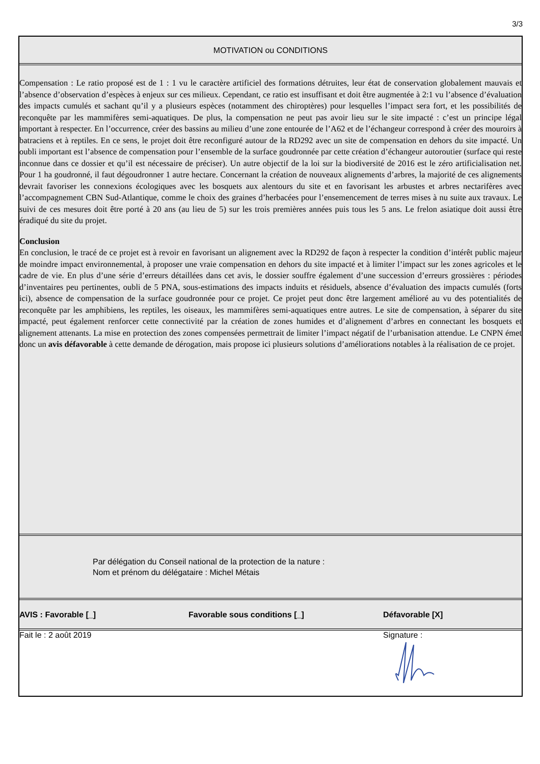3/3
MOTIVATION ou CONDITIONS
Compensation : Le ratio proposé est de 1 : 1 vu le caractère artificiel des formations détruites, leur état de conservation globalement mauvais et l’absence d’observation d’espèces à enjeux sur ces milieux. Cependant, ce ratio est insuffisant et doit être augmentée à 2:1 vu l’absence d’évaluation des impacts cumulés et sachant qu’il y a plusieurs espèces (notamment des chiroptères) pour lesquelles l’impact sera fort, et les possibilités de reconquête par les mammifères semi-aquatiques. De plus, la compensation ne peut pas avoir lieu sur le site impacté : c’est un principe légal important à respecter. En l’occurrence, créer des bassins au milieu d’une zone entourée de l’A62 et de l’échangeur correspond à créer des mouroirs à batraciens et à reptiles. En ce sens, le projet doit être reconfiguré autour de la RD292 avec un site de compensation en dehors du site impacté. Un oubli important est l’absence de compensation pour l’ensemble de la surface goudronnée par cette création d’échangeur autoroutier (surface qui reste inconnue dans ce dossier et qu’il est nécessaire de préciser). Un autre objectif de la loi sur la biodiversité de 2016 est le zéro artificialisation net. Pour 1 ha goudronné, il faut dégoudronner 1 autre hectare. Concernant la création de nouveaux alignements d’arbres, la majorité de ces alignements devrait favoriser les connexions écologiques avec les bosquets aux alentours du site et en favorisant les arbustes et arbres nectarifères avec l’accompagnement CBN Sud-Atlantique, comme le choix des graines d’herbacées pour l’ensemencement de terres mises à nu suite aux travaux. Le suivi de ces mesures doit être porté à 20 ans (au lieu de 5) sur les trois premières années puis tous les 5 ans. Le frelon asiatique doit aussi être éradiqué du site du projet.
Conclusion
En conclusion, le tracé de ce projet est à revoir en favorisant un alignement avec la RD292 de façon à respecter la condition d’intérêt public majeur de moindre impact environnemental, à proposer une vraie compensation en dehors du site impacté et à limiter l’impact sur les zones agricoles et le cadre de vie. En plus d’une série d’erreurs détaillées dans cet avis, le dossier souffre également d’une succession d’erreurs grossières : périodes d’inventaires peu pertinentes, oubli de 5 PNA, sous-estimations des impacts induits et résiduels, absence d’évaluation des impacts cumulés (forts ici), absence de compensation de la surface goudronnée pour ce projet. Ce projet peut donc être largement amélioré au vu des potentialités de reconquête par les amphibiens, les reptiles, les oiseaux, les mammifères semi-aquatiques entre autres. Le site de compensation, à séparer du site impacté, peut également renforcer cette connectivité par la création de zones humides et d’alignement d’arbres en connectant les bosquets et alignement attenants. La mise en protection des zones compensées permettrait de limiter l’impact négatif de l’urbanisation attendue. Le CNPN émet donc un avis défavorable à cette demande de dérogation, mais propose ici plusieurs solutions d’améliorations notables à la réalisation de ce projet.
Par délégation du Conseil national de la protection de la nature :
Nom et prénom du délégataire : Michel Métais
AVIS : Favorable [_] Favorable sous conditions [_] Défavorable [X]
Fait le : 2 août 2019 Signature :